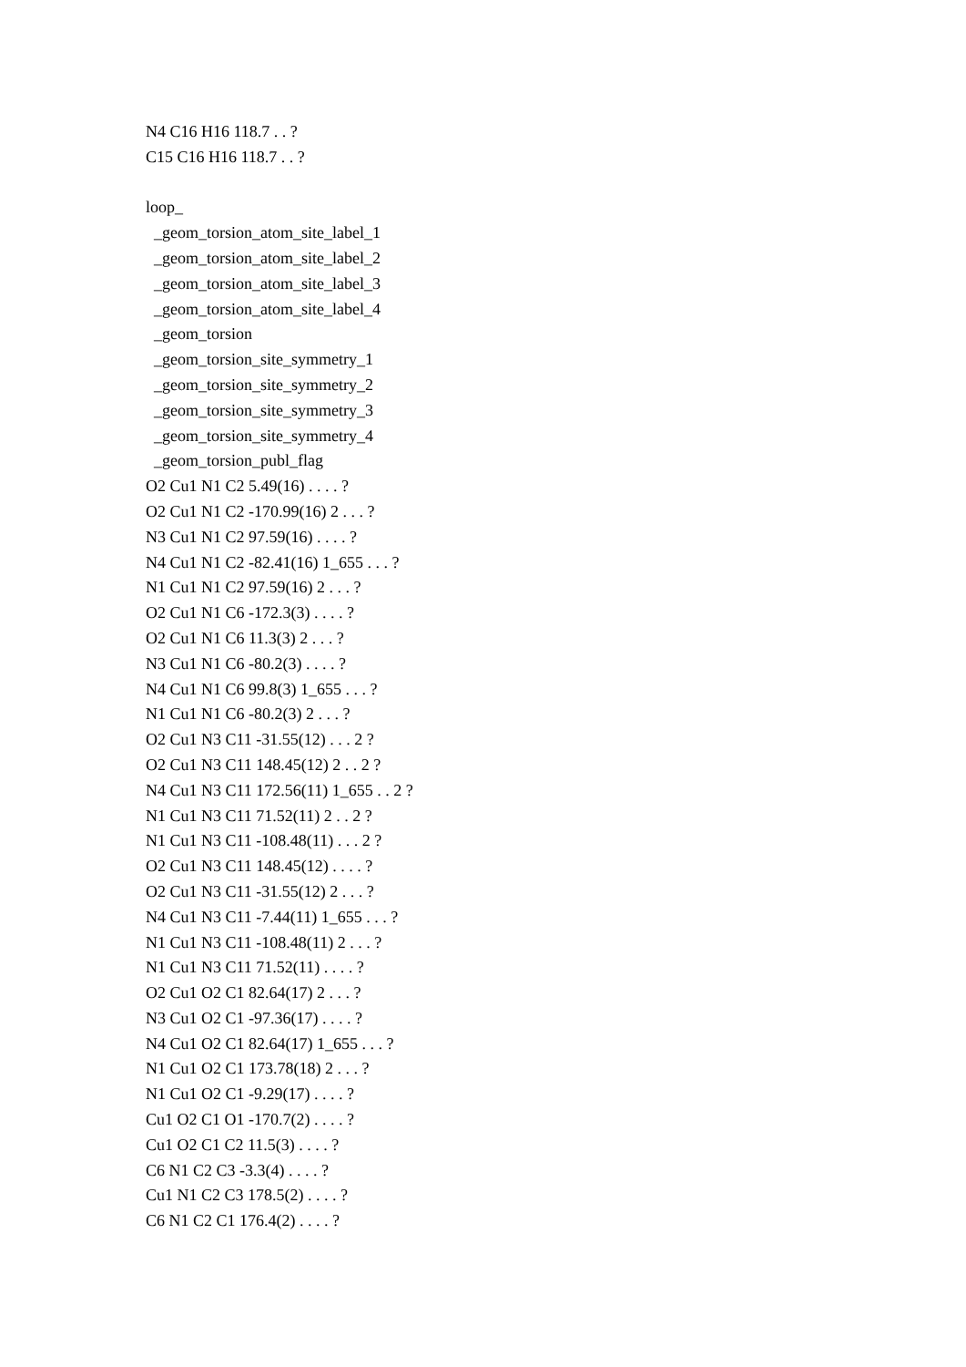N4 C16 H16 118.7 . . ?
C15 C16 H16 118.7 . . ?
loop_
_geom_torsion_atom_site_label_1
_geom_torsion_atom_site_label_2
_geom_torsion_atom_site_label_3
_geom_torsion_atom_site_label_4
_geom_torsion
_geom_torsion_site_symmetry_1
_geom_torsion_site_symmetry_2
_geom_torsion_site_symmetry_3
_geom_torsion_site_symmetry_4
_geom_torsion_publ_flag
O2 Cu1 N1 C2 5.49(16) . . . . ?
O2 Cu1 N1 C2 -170.99(16) 2 . . . ?
N3 Cu1 N1 C2 97.59(16) . . . . ?
N4 Cu1 N1 C2 -82.41(16) 1_655 . . . ?
N1 Cu1 N1 C2 97.59(16) 2 . . . ?
O2 Cu1 N1 C6 -172.3(3) . . . . ?
O2 Cu1 N1 C6 11.3(3) 2 . . . ?
N3 Cu1 N1 C6 -80.2(3) . . . . ?
N4 Cu1 N1 C6 99.8(3) 1_655 . . . ?
N1 Cu1 N1 C6 -80.2(3) 2 . . . ?
O2 Cu1 N3 C11 -31.55(12) . . . 2 ?
O2 Cu1 N3 C11 148.45(12) 2 . . 2 ?
N4 Cu1 N3 C11 172.56(11) 1_655 . . 2 ?
N1 Cu1 N3 C11 71.52(11) 2 . . 2 ?
N1 Cu1 N3 C11 -108.48(11) . . . 2 ?
O2 Cu1 N3 C11 148.45(12) . . . . ?
O2 Cu1 N3 C11 -31.55(12) 2 . . . ?
N4 Cu1 N3 C11 -7.44(11) 1_655 . . . ?
N1 Cu1 N3 C11 -108.48(11) 2 . . . ?
N1 Cu1 N3 C11 71.52(11) . . . . ?
O2 Cu1 O2 C1 82.64(17) 2 . . . ?
N3 Cu1 O2 C1 -97.36(17) . . . . ?
N4 Cu1 O2 C1 82.64(17) 1_655 . . . ?
N1 Cu1 O2 C1 173.78(18) 2 . . . ?
N1 Cu1 O2 C1 -9.29(17) . . . . ?
Cu1 O2 C1 O1 -170.7(2) . . . . ?
Cu1 O2 C1 C2 11.5(3) . . . . ?
C6 N1 C2 C3 -3.3(4) . . . . ?
Cu1 N1 C2 C3 178.5(2) . . . . ?
C6 N1 C2 C1 176.4(2) . . . . ?